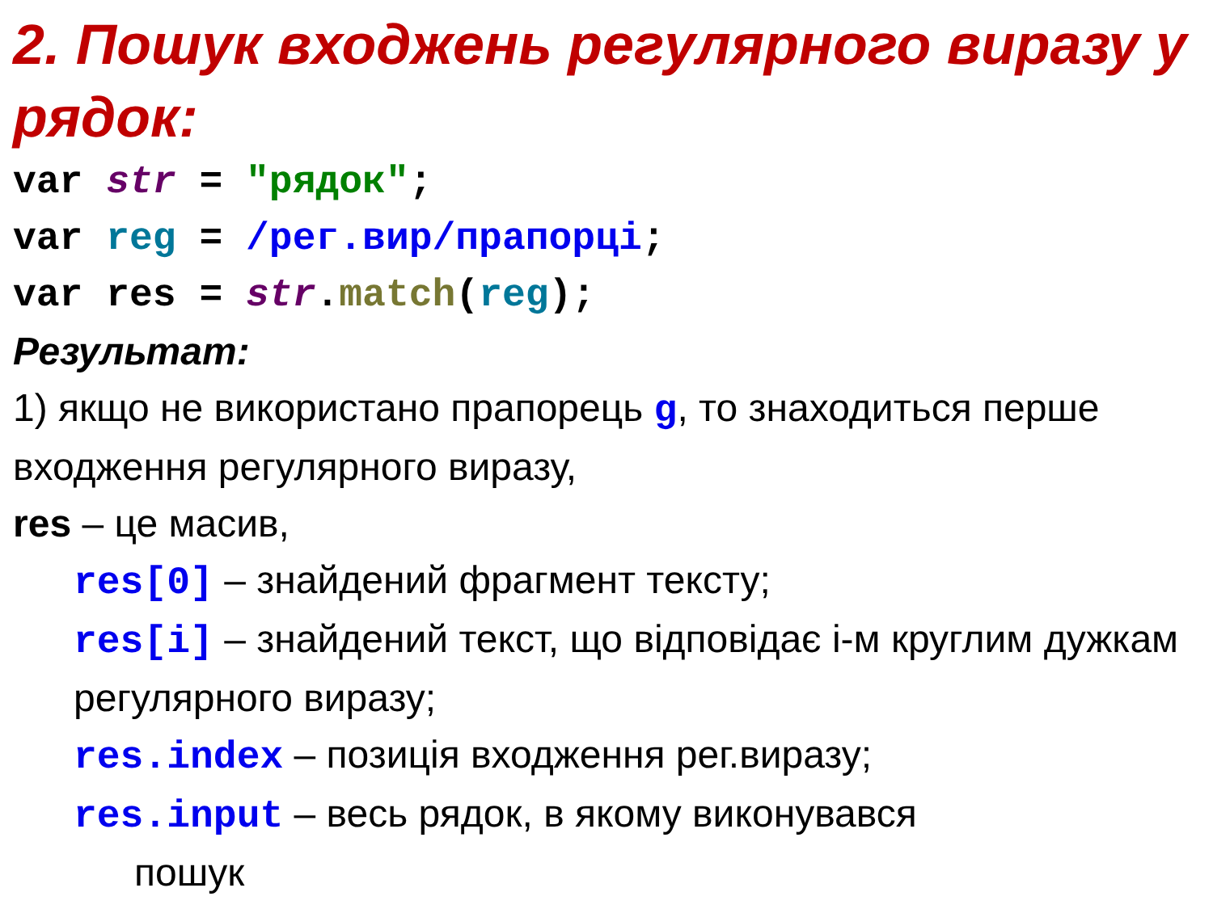2. Пошук входжень регулярного виразу у рядок:
var str = "рядок";
var reg = /рег.вир/прапорці;
var res = str.match(reg);
Результат:
1) якщо не використано прапорець g, то знаходиться перше входження регулярного виразу,
res – це масив,
res[0] – знайдений фрагмент тексту;
res[i] – знайдений текст, що відповідає i-м круглим дужкам регулярного виразу;
res.index – позиція входження рег.виразу;
res.input – весь рядок, в якому виконувався
пошук